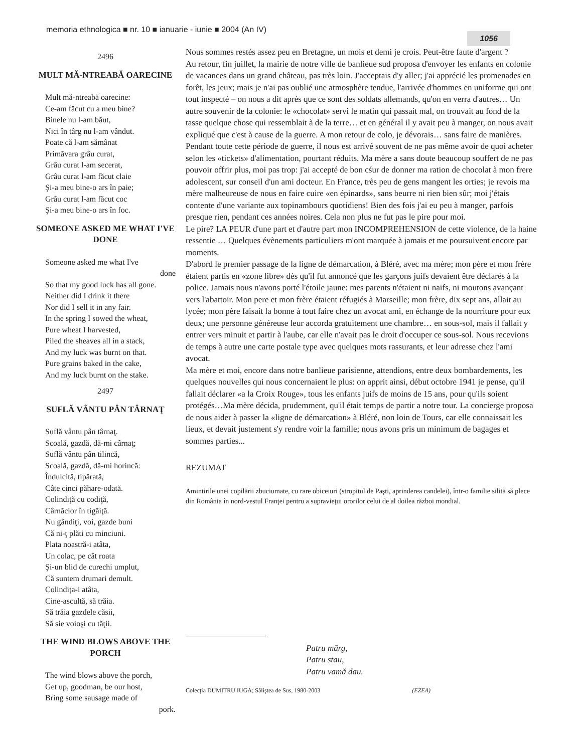memoria ethnologica ■ nr. 10 ■ ianuarie - iunie ■ 2004 (An IV) 1056
2496
MULT MĂ-NTREABĂ OARECINE
Mult mă-ntreabă oarecine:
Ce-am făcut cu a meu bine?
Binele nu l-am băut,
Nici în târg nu l-am vândut.
Poate că l-am sămânat
Primăvara grâu curat,
Grâu curat l-am secerat,
Grâu curat l-am făcut claie
Şi-a meu bine-o ars în paie;
Grâu curat l-am făcut coc
Şi-a meu bine-o ars în foc.
SOMEONE ASKED ME WHAT I'VE DONE
Someone asked me what I've
done
So that my good luck has all gone.
Neither did I drink it there
Nor did I sell it in any fair.
In the spring I sowed the wheat,
Pure wheat I harvested,
Piled the sheaves all in a stack,
And my luck was burnt on that.
Pure grains baked in the cake,
And my luck burnt on the stake.
2497
SUFLĂ VÂNTU PÂN TÂRNAŢ
Suflă vântu pân târnaţ.
Scoală, gazdă, dă-mi cârnaţ;
Suflă vântu pân tilincă,
Scoală, gazdă, dă-mi horincă:
Îndulcită, tipărată,
Câte cinci păhare-odată.
Colindiţă cu codiţă,
Cârnăcior în tigăiţă.
Nu gândiţi, voi, gazde buni
Că ni-ţ plăti cu minciuni.
Plata noastră-i atâta,
Un colac, pe cât roata
Şi-un blid de curechi umplut,
Că suntem drumari demult.
Colindiţa-i atâta,
Cine-ascultă, să trăia.
Să trăia gazdele căsii,
Să sie voioşi cu tăţii.
THE WIND BLOWS ABOVE THE PORCH
The wind blows above the porch,
Get up, goodman, be our host,
Bring some sausage made of
pork.
Nous sommes restés assez peu en Bretagne, un mois et demi je crois. Peut-être faute d'argent ?
Au retour, fin juillet, la mairie de notre ville de banlieue sud proposa d'envoyer les enfants en colonie de vacances dans un grand château, pas très loin. J'acceptais d'y aller; j'ai apprécié les promenades en forêt, les jeux; mais je n'ai pas oublié une atmosphère tendue, l'arrivée d'hommes en uniforme qui ont tout inspecté – on nous a dit après que ce sont des soldats allemands, qu'on en verra d'autres… Un autre souvenir de la colonie: le «chocolat» servi le matin qui passait mal, on trouvait au fond de la tasse quelque chose qui ressemblait à de la terre… et en général il y avait peu à manger, on nous avait expliqué que c'est à cause de la guerre. A mon retour de colo, je dévorais… sans faire de manières.
Pendant toute cette période de guerre, il nous est arrivé souvent de ne pas même avoir de quoi acheter selon les «tickets» d'alimentation, pourtant réduits. Ma mère a sans doute beaucoup souffert de ne pas pouvoir offrir plus, moi pas trop: j'ai accepté de bon cśur de donner ma ration de chocolat à mon frere adolescent, sur conseil d'un ami docteur. En France, très peu de gens mangent les orties; je revois ma mère malheureuse de nous en faire cuire «en épinards», sans beurre ni rien bien sûr; moi j'étais contente d'une variante aux topinambours quotidiens! Bien des fois j'ai eu peu à manger, parfois presque rien, pendant ces années noires. Cela non plus ne fut pas le pire pour moi.
Le pire? LA PEUR d'une part et d'autre part mon INCOMPREHENSION de cette violence, de la haine ressentie … Quelques évènements particuliers m'ont marquée à jamais et me poursuivent encore par moments.
D'abord le premier passage de la ligne de démarcation, à Bléré, avec ma mère; mon père et mon frère étaient partis en «zone libre» dès qu'il fut annoncé que les garçons juifs devaient être déclarés à la police. Jamais nous n'avons porté l'étoile jaune: mes parents n'étaient ni naifs, ni moutons avançant vers l'abattoir. Mon pere et mon frère étaient réfugiés à Marseille; mon frère, dix sept ans, allait au lycée; mon père faisait la bonne à tout faire chez un avocat ami, en échange de la nourriture pour eux deux; une personne généreuse leur accorda gratuitement une chambre… en sous-sol, mais il fallait y entrer vers minuit et partir à l'aube, car elle n'avait pas le droit d'occuper ce sous-sol. Nous recevions de temps à autre une carte postale type avec quelques mots rassurants, et leur adresse chez l'ami avocat.
Ma mère et moi, encore dans notre banlieue parisienne, attendions, entre deux bombardements, les quelques nouvelles qui nous concernaient le plus: on apprit ainsi, début octobre 1941 je pense, qu'il fallait déclarer «a la Croix Rouge», tous les enfants juifs de moins de 15 ans, pour qu'ils soient protégés…Ma mère décida, prudemment, qu'il était temps de partir a notre tour. La concierge proposa de nous aider à passer la «ligne de démarcation» à Bléré, non loin de Tours, car elle connaissait les lieux, et devait justement s'y rendre voir la famille; nous avons pris un minimum de bagages et sommes parties...
REZUMAT
Amintirile unei copilării zbuciumate, cu rare obiceiuri (stropitul de Paşti, aprinderea candelei), într-o familie silită să plece din România în nord-vestul Franţei pentru a supravieţui ororilor celui de al doilea război mondial.
Patru mărg,
Patru stau,
Patru vamă dau.
Colecţia DUMITRU IUGA; Săliştea de Sus, 1980-2003 (EZEA)